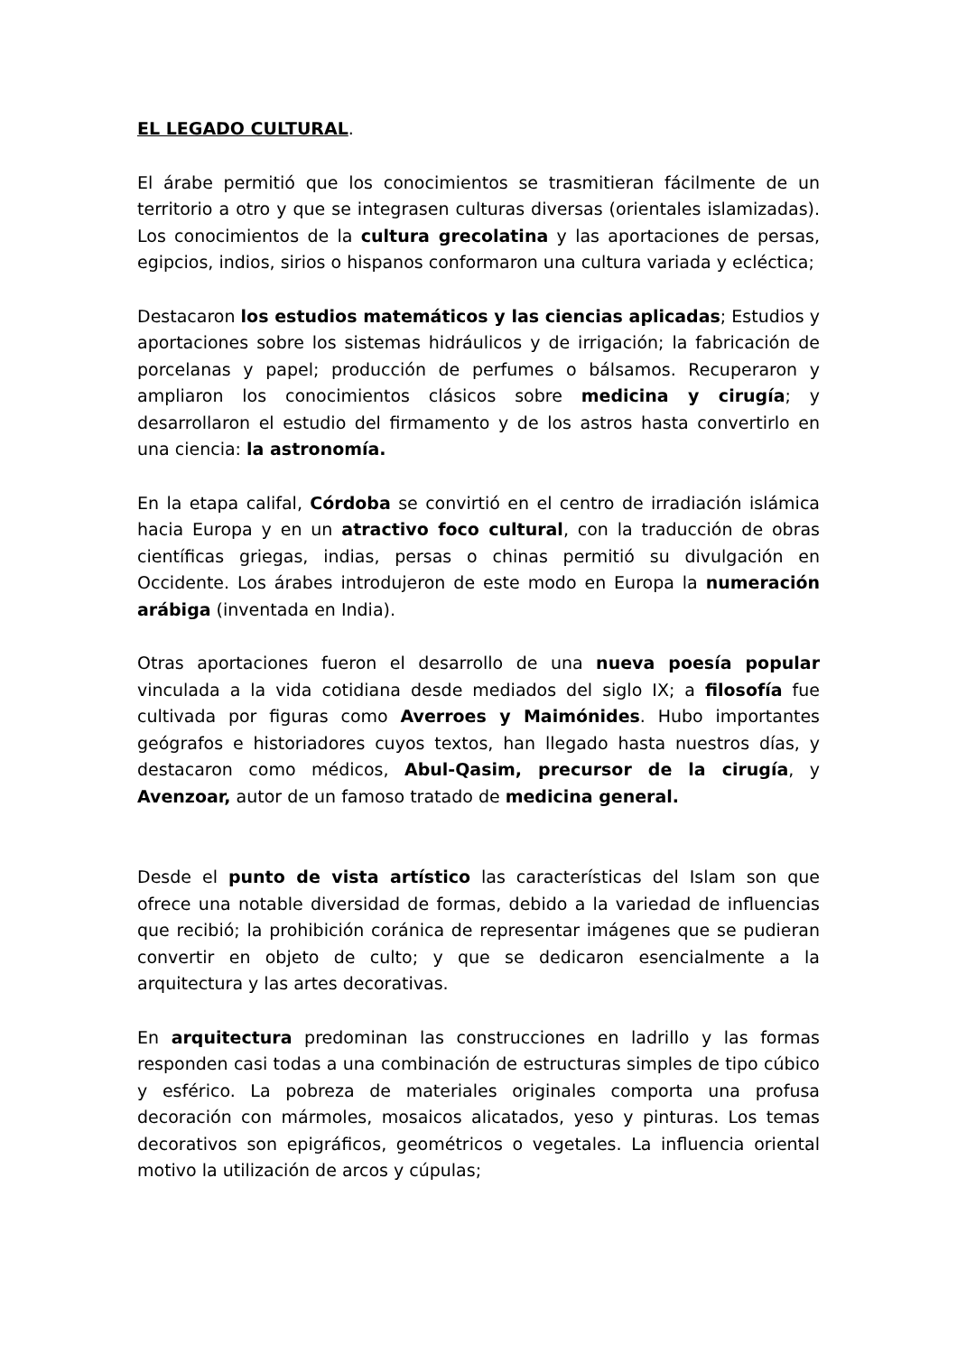EL LEGADO CULTURAL.
El árabe permitió que los conocimientos se trasmitieran fácilmente de un territorio a otro y que se integrasen culturas diversas (orientales islamizadas). Los conocimientos de la cultura grecolatina y las aportaciones de persas, egipcios, indios, sirios o hispanos conformaron una cultura variada y ecléctica;
Destacaron los estudios matemáticos y las ciencias aplicadas; Estudios y aportaciones sobre los sistemas hidráulicos y de irrigación; la fabricación de porcelanas y papel; producción de perfumes o bálsamos. Recuperaron y ampliaron los conocimientos clásicos sobre medicina y cirugía; y desarrollaron el estudio del firmamento y de los astros hasta convertirlo en una ciencia: la astronomía.
En la etapa califal, Córdoba se convirtió en el centro de irradiación islámica hacia Europa y en un atractivo foco cultural, con la traducción de obras científicas griegas, indias, persas o chinas permitió su divulgación en Occidente. Los árabes introdujeron de este modo en Europa la numeración arábiga (inventada en India).
Otras aportaciones fueron el desarrollo de una nueva poesía popular vinculada a la vida cotidiana desde mediados del siglo IX; a filosofía fue cultivada por figuras como Averroes y Maimónides. Hubo importantes geógrafos e historiadores cuyos textos, han llegado hasta nuestros días, y destacaron como médicos, Abul-Qasim, precursor de la cirugía, y Avenzoar, autor de un famoso tratado de medicina general.
Desde el punto de vista artístico las características del Islam son que ofrece una notable diversidad de formas, debido a la variedad de influencias que recibió; la prohibición coránica de representar imágenes que se pudieran convertir en objeto de culto; y que se dedicaron esencialmente a la arquitectura y las artes decorativas.
En arquitectura predominan las construcciones en ladrillo y las formas responden casi todas a una combinación de estructuras simples de tipo cúbico y esférico. La pobreza de materiales originales comporta una profusa decoración con mármoles, mosaicos alicatados, yeso y pinturas. Los temas decorativos son epigráficos, geométricos o vegetales. La influencia oriental motivo la utilización de arcos y cúpulas;